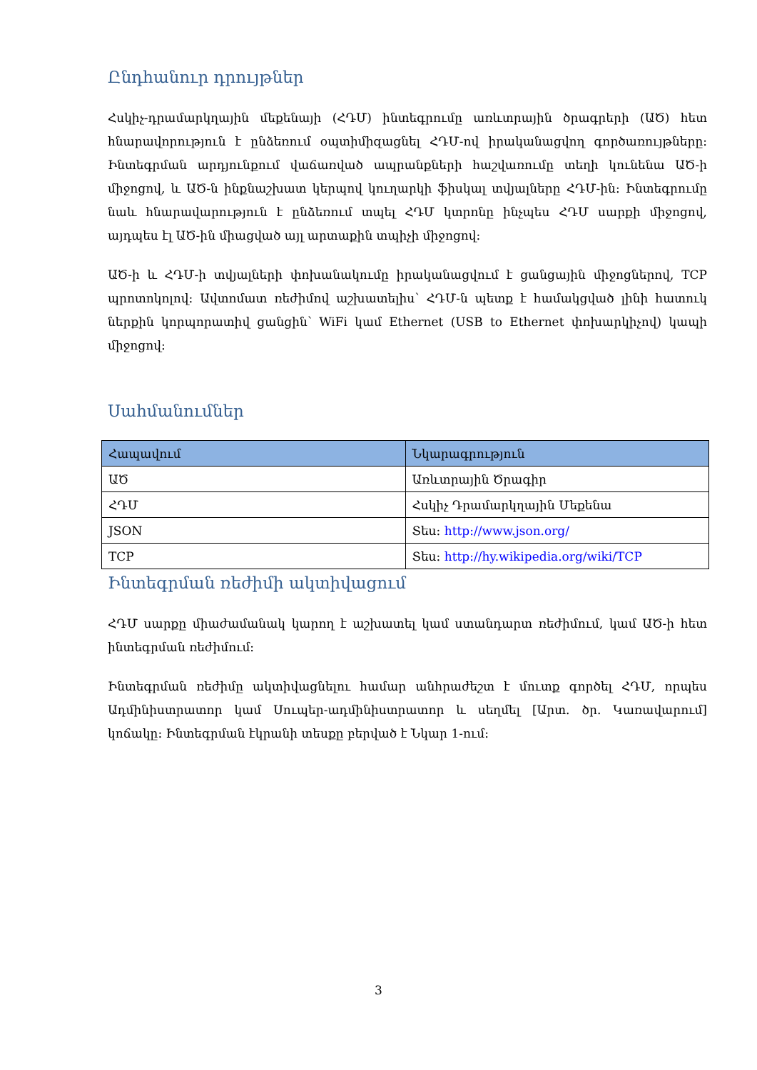Ընդհանուր դրույթներ
Հսկիչ-դրամարկղային մեքենայի (ՀԴՄ) ինտեգրումը առևտրային ծրագրերի (ԱԾ) հետ հնարավորություն է ընձեռում օպտիմիզացնել ՀԴՄ-ով իրականացվող գործառույթները: Ինտեգրման արդյունքում վաճառված ապրանքների հաշվառումը տեղի կունենա ԱԾ-ի միջոցով, և ԱԾ-ն ինքնաշխատ կերպով կուղարկի ֆիսկալ տվյալները ՀԴՄ-ին: Ինտեգրումը նաև հնարավարություն է ընձեռում տպել ՀԴՄ կտրոնը ինչպես ՀԴՄ սարքի միջոցով, այդպես էլ ԱԾ-ին միացված այլ արտաքին տպիչի միջոցով:
ԱԾ-ի և ՀԴՄ-ի տվյալների փոխանակումը իրականացվում է ցանցային միջոցներով, TCP պրոտոկոլով: Ավտոմատ ռեժիմով աշխատելիս՝ ՀԴՄ-ն պետք է համակցված լինի հատուկ ներքին կորպորատիվ ցանցին՝ WiFi կամ Ethernet (USB to Ethernet փոխարկիչով) կապի միջոցով:
Սահմանումներ
| Հապավում | Նկարագրություն |
| --- | --- |
| ԱԾ | Առևտրային Ծրագիր |
| ՀԴՄ | Հսկիչ Դրամարկղային Մեքենա |
| JSON | Տես: http://www.json.org/ |
| TCP | Տես: http://hy.wikipedia.org/wiki/TCP |
Ինտեգրման ռեժիմի ակտիվացում
ՀԴՄ սարքը միաժամանակ կարող է աշխատել կամ ստանդարտ ռեժիմում, կամ ԱԾ-ի հետ ինտեգրման ռեժիմում:
Ինտեգրման ռեժիմը ակտիվացնելու համար անհրաժեշտ է մուտք գործել ՀԴՄ, որպես Ադմինիստրատոր կամ Սուպեր-ադմինիստրատոր և սեղմել [Արտ. ծր. Կառավարում] կոճակը: Ինտեգրման էկրանի տեսքը բերված է Նկար 1-ում:
3